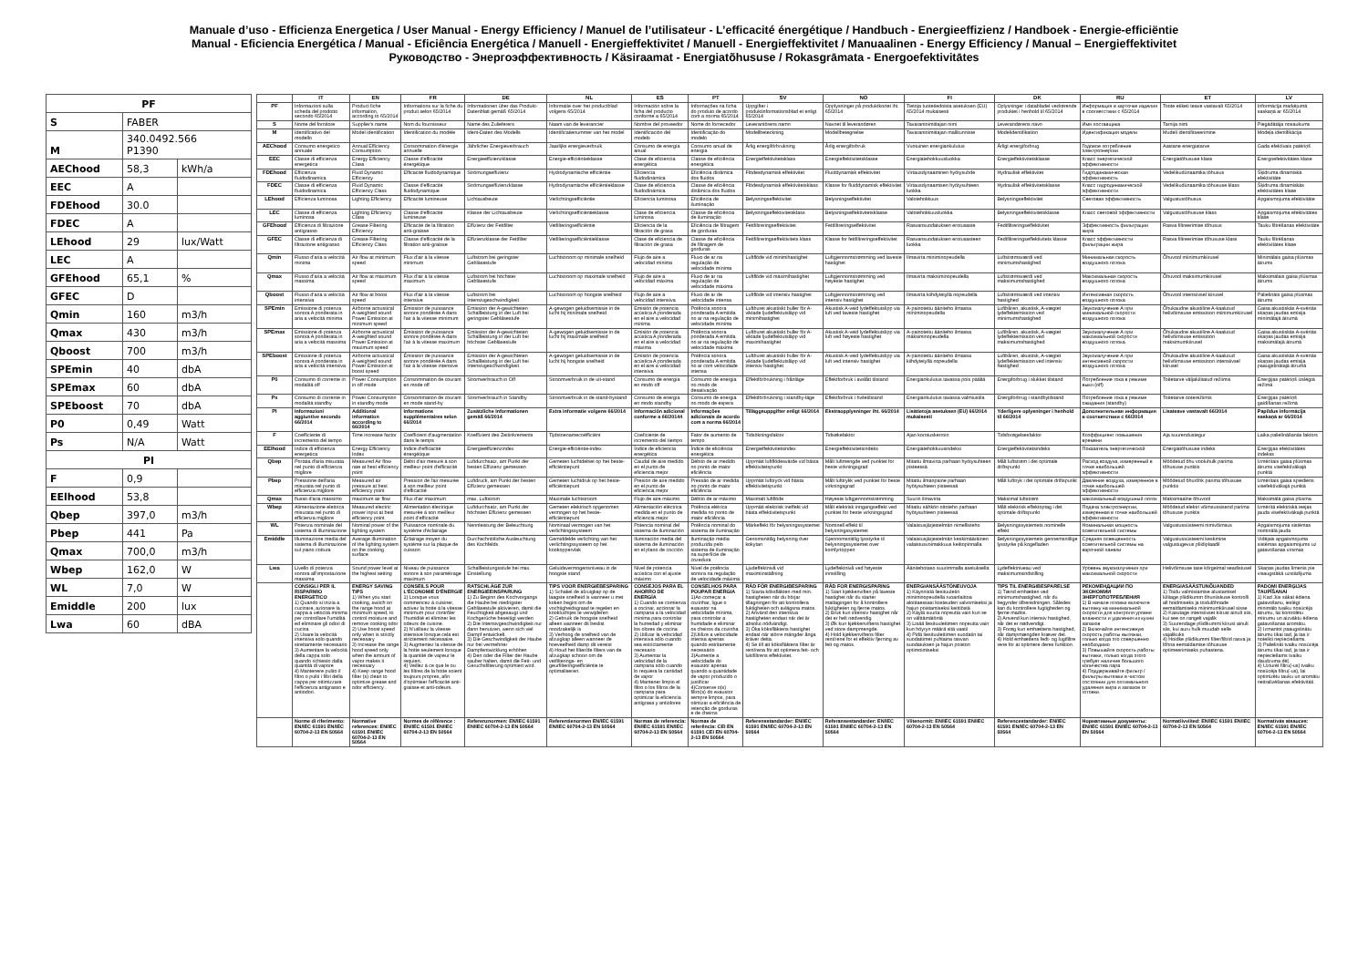Manuale d’uso - Efficienza Energetica / User Manual - Energy Efficiency / Manuel de l’utilisateur - L’efficacité énergétique / Handbuch - Energieeffizienz / Handboek - Energie-efficiëntie
Manual - Eficiencia Energética / Manual - Eficiência Energética / Manuell - Energieffektivitet / Manuell - Energieffektivitet / Manuaalinen - Energy Efficiency / Manual – Energieffektivitet
Руководство - Энергоэффективность / Käsiraamat - Energiatõhususe / Rokasgrāmata - Energoefektivitātes
| PF | | |
| --- | --- | --- |
| S | FABER | |
| M | 340.0492.566 P1390 | |
| AEChood | 58,3 | kWh/a |
| EEC | A | |
| FDEhood | 30.0 | |
| FDEC | A | |
| LEhood | 29 | lux/Watt |
| LEC | A | |
| GFEhood | 65,1 | % |
| GFEC | D | |
| Qmin | 160 | m3/h |
| Qmax | 430 | m3/h |
| Qboost | 700 | m3/h |
| SPEmin | 40 | dbA |
| SPEmax | 60 | dbA |
| SPEboost | 70 | dbA |
| P0 | 0,49 | Watt |
| Ps | N/A | Watt |
| PI | | |
| F | 0,9 | |
| EElhood | 53,8 | |
| Qbep | 397,0 | m3/h |
| Pbep | 441 | Pa |
| Qmax | 700,0 | m3/h |
| Wbep | 162,0 | W |
| WL | 7,0 | W |
| Emiddle | 200 | lux |
| Lwa | 60 | dBA |
| | IT | EN | FR | DE | NL | ES | PT | SV | NO | FI | DK | RU | ET | LV |
| --- | --- | --- | --- | --- | --- | --- | --- | --- | --- | --- | --- | --- | --- | --- |
| PF | Informazioni sulla scheda del prodotto secondo 65/2014 | Product fiche information, according to 65/2014 | Informations sur la fiche du produit selon 65/2014 | Informationen über das Produkt-Datenblatt gemäß 65/2014 | Informatie over het productblad volgens 65/2014 | Información sobre la ficha del producto conforme a 65/2014 | Informações na ficha do produto de acordo com a norma 65/2014 | Uppgifter i produktinformationsblad et enligt 65/2014 | Opplysninger på produktkortet iht. 65/2014 | Tietoja tuotetiedoista asetuksen (EU) 65/2014 mukaisesti | Oplysninger i databladet vedrørende produktet i henhold til 65/2014 | Информация в карточке изделия в соответствии с 65/2014 | Toote etiketi teave vastavalt 65/2014 | Informācija marķējumā saskaņā ar 65/2014 |
| S | Nome del fornitore | Supplier's name | Nom du fournisseur | Name des Zulieferers | Naam van de leverancier | Nombre del proveedor | Nome do fornecedor | Leverantörens namn | Navnet til leverandøren | Tavarantoimittajan nimi | Leverandørens navn | Имя поставщика | Tarnija nimi | Piegādātāja nosaukums |
| M | Identificativo del modello | Model identification | Identification du modèle | Ident-Daten des Modells | Identificatienummer van het model | Identificación del modelo | Identificação do modelo | Modellbeteckning | Modellbetegnelse | Tavarantoimittajan mallitunniste | Modelidentifikation | Идентификация модели | Mudeli identifitseerimine | Modeļa identifikācija |
| AEChood | Consumo energetico annuale | Annual Efficiency Consumption | Consommation d'énergie annuelle | Jährlicher Energieverbrauch | Jaarlijks energieverbruik | Consumo de energía anual | Consumo anual de energia | Årlig energiförbrukning | Årlig energiforbruk | Vuotuinen energiankulutus | Årligt energiforbrug | Годовое потребление электроэнергии | Aastane energiatarve | Gada efektīvais patēriņš |
| EEC | Classe di efficienza energetica | Energy Efficiency Class | Classe d'efficacité énergétique | Energieeffizienzklasse | Energie-efficiëntieklasse | Clase de eficiencia energética | Classe de eficiência energética | Energieffektivitetsklass | Energieffektivitetsklasse | Energiatehokkuusluokka | Energieffektivitetsklasse | Класс энергетической эффективности | Energiatõhususe klass | Energoefektivitātes klase |
| FDEhood | Efficienza fluidodinamica | Fluid Dynamic Efficiency | Efficacité fluidodynamique | Strömungseffizienz | Hydrodynamische efficiëntie | Eficiencia fluidodinámica | Eficiência dinâmica dos fluidos | Flödesdynamisk effektivitet | Fluiddynamisk effektivitet | Virtausdynaaminen hyötysuhde | Hydraulisk effektivitet | Гидродинамическая эффективность | Vedelikudünaamika tõhusus | Šķidruma dinamiskā efektivitāte |
| FDEC | Classe di efficienza fluidodinamica | Fluid Dynamic Efficiency Class | Classe d'efficacité fluidodynamique | Strömungseffizienzklasse | Hydrodynamische efficiëntieklasse | Clase de eficiencia fluidodinámica | Classe de eficiência dinâmica dos fluidos | Flödesdynamisk effektivitetsklass | Klasse for fluiddynamisk effektivitet | Virtausdynaamisen hyötysuhteen luokka | Hydraulisk effektivitetsklasse | Класс гидродинамической эффективности | Vedelikudünaamika tõhususe klass | Šķidruma dinamiskās efektivitātes klase |
| LEhood | Efficienza luminosa | Lighting Efficiency | Efficacité lumineuse | Lichtausbeute | Verlichtingsefficiëntie | Eficiencia luminosa | Eficiência de iluminação | Belysningseffektivitet | Belysningseffektivitet | Valotehokkuus | Belysningseffektivitet | Световая эффективность | Valgustustõhusus | Apgaismojuma efektivitāte |
| LEC | Classe di efficienza luminosa | Lighting Efficiency Class | Classe d'efficacité lumineuse | Klasse der Lichtausbeute | Verlichtingsefficiëntieklasse | Clase de eficiencia luminosa | Classe de eficiência de iluminação | Belysningseffektivitetsklass | Belysningseffektivitetsklasse | Valotehokkuusluokka | Belysningseffektivitetsklasse | Класс световой эффективности | Valgustustõhususe klass | Apgaismojuma efektivitātes klase |
| GFEhood | Efficienza di filtrazione antigrasso | Grease Filtering Efficiency | Efficacité de la filtration anti-graisse | Effizienz der Fettfilter | Vetfilteringsefficiëntie | Eficiencia de la filtración de grasa | Eficiência de filtragem de gorduras | Fettfiltreringseffektivitet | Fettfiltreringseffektivitet | Rasvansuodatuksen erotusaste | Fedtfiltreringseffektivitet | Эффективность фильтрации жира | Rasva filtreerimise tõhusus | Tauku filtrēšanas efektivitāte |
| GFEC | Classe di efficienza di filtrazione antigrasso | Grease Filtering Efficiency Class | Classe d'efficacité de la filtration anti-graisse | Effizienzklasse der Fettfilter | Vetfilteringsefficiëntieklasse | Clase de eficiencia de filtración de grasa | Classe de eficiência de filtragem de gorduras | Fettfiltreringseffektivitets klass | Klasse for fettfiltreringseffektivitet | Rasvansuodatuksen erotusasteen luokka | Fedtfiltreringseffektivitets klasse | Класс эффективности фильтрации жира | Rasva filtreerimise tõhususe klass | Tauku filtrēšanas efektivitātes klase |
| Qmin | Flusso d'aria a velocità minima | Air flow at minimum speed | Flux d'air à la vitesse minimum | Luftstrom bei geringster Gebläsestufe | Luchtstroom op minimale snelheid | Flujo de aire a velocidad mínima | Fluxo de ar na regulação de velocidade mínima | Luftflöde vid minimihastighet | Luftgjennomstrømming ved laveste hastighet | Ilmavirta miniminopeudella | Luftstrømsværdi ved minimumshastighed | Минимальная скорость воздушного потока | Õhuvool miinimumkiirusel | Minimālais gaisa plūsmas ātrums |
| Qmax | Flusso d'aria a velocità massima | Air flow at maximum speed | Flux d'air à la vitesse maximum | Luftstrom bei höchster Gebläsestufe | Luchtstroom op maximale snelheid | Flujo de aire a velocidad máxima | Fluxo de ar na regulação de velocidade máxima | Luftflöde vid maximihastighet | Luftgjennomstrømming ved høyeste hastighet | Ilmavirta maksiminopeudella | Luftstrømsværdi ved maksimumshastighed | Максимальная скорость воздушного потока | Õhuvool maksimumkiirusel | Maksimālais gaisa plūsmas ātrums |
| Qboost | Flusso d'aria a velocità intensiva | Air flow at boost speed | Flux d'air à la vitesse intensive | Luftstrom bei Intensivgeschwindigkeit | Luchtstroom op hoogste snelheid | Flujo de aire a velocidad intensiva | Fluxo de ar de velocidade intensa | Luftflöde vid intensiv hastighet | Luftgjennomstrømming ved intensiv hastighet | Ilmavirta kiihdytetyllä nopeudella | Luftstrømsværdi ved intensiv hastighed | Интенсивная скорость воздушного потока | Õhuvool intensiivsel kiirusel | Palielināts gaisa plūsmas ātrums |
| SPEmin | Emissione di potenza sonora A ponderata in aria a velocità minima | Airborne acoustical A-weighted sound Power Emission at minimum speed | Émission de puissance sonore pondérée A dans l'air à la vitesse minimum | Emission der A-gewichteten Schallleistung in der Luft bei geringster Gebläsestufe | A-gewogen geluidsemissie in de lucht bij minimale snelheid | Emisión de potencia acústica A ponderada en el aire a velocidad mínima | Potência sonora ponderada A emitida no ar na regulação de velocidade mínima | Luftburet akustiskt buller för A-viktade ljudeffektutsläpp vid minimihastighet | Akustisk A-veid lydeffektutslipp via luft ved laveste hastighet | A-painotettu ääniteho ilmassa miniminopeudella | Luftbåren, akustisk, A-vægtet lydeffektemission ved minimumshastighed | Звукоизлучение А при минимальной скорости воздушного потока | Õhukaudne akustiline A-kaalutud helivõimsuse emissioon miinimumkiirusel | Gaisa akustiskās A-svērtās skaņas jaudas emisija minimālajā ātrumā |
| SPEmax | Emissione di potenza sonora A ponderata in aria a velocità massima | Airborne acoustical A-weighted sound Power Emission at maximum speed | Émission de puissance sonore pondérée A dans l'air à la vitesse maximum | Emission der A-gewichteten Schallleistung in der Luft bei höchster Gebläsestufe | A-gewogen geluidsemissie in de lucht bij maximale snelheid | Emisión de potencia acústica A ponderada en el aire a velocidad máxima | Potência sonora ponderada A emitida no ar na regulação de velocidade máxima | Luftburet akustiskt buller för A-viktade ljudeffektutsläpp vid maximihastighet | Akustisk A-veid lydeffektutslipp via luft ved høyeste hastighet | A-painotettu ääniteho ilmassa maksiminopeudella | Luftbåren, akustisk, A-vægtet lydeffektemission ved maksimumshastighed | Звукоизлучение А при максимальной скорости воздушного потока | Õhukaudne akustiline A-kaalutud helivõimsuse emissioon maksimumkiirusel | Gaisa akustiskās A-svērtās skaņas jaudas emisija maksimālajā ātrumā |
| SPEboost | Emissione di potenza sonora A ponderata in aria a velocità intensiva | Airborne acoustical A-weighted sound Power Emission at boost speed | Émission de puissance sonore pondérée A dans l'air à la vitesse intensive | Emission der A-gewichteten Schallleistung in der Luft bei Intensivgeschwindigkeit | A-gewogen geluidsemissie in de lucht bij hoogste snelheid | Emisión de potencia acústica A ponderada en el aire a velocidad intensiva | Potência sonora ponderada A emitida no ar com velocidade intensa | Luftburet akustiskt buller för A-viktade ljudeffektutsläpp vid intensiv hastighet | Akustisk A-veid lydeffektutslipp via luft ved intensiv hastighet | A-painotettu ääniteho ilmassa kiihdytetyllä nopeudella | Luftbåren, akustisk, A-vægtet lydeffektemission ved intensiv hastighed | Звукоизлучение А при интенсивной скорости воздушного потока | Õhukaudne akustiline A-kaalutud helivõimsuse emissioon intensiivsel kiirusel | Gaisa akustiskās A-svērtās skaņas jaudas emisija paaugstinātajā ātrumā |
| P0 | Consumo di corrente in modalità off | Power Consumption in off mode | Consommation de courant en mode off | Stromverbrauch in Off | Stroomverbruik in de uit-stand | Consumo de energía en modo off | Consumo de energia no modo de desativação | Effektförbrukning i frånläge | Effektforbruk i avslått tilstand | Energiankulutus tavassa pois päältä | Energiforbrug i slukket tilstand | Потребление тока в режиме выкл (off) | Toitetarve väljalülitatud režiimis | Enerģijas patēriņš izslēgtā režīmā |
| Ps | Consumo di corrente in modalità standby | Power Consumption in standby mode | Consommation de courant en mode stand-by | Stromverbrauch in Standby | Stroomverbruik in de stand-bystand | Consumo de energía en modo standby | Consumo de energia no modo de espera | Effektförbrukning i standby-läge | Effektforbruk i hviletilstand | Energiankulutus tavassa valmiustila | Energiforbrug i standbytilstand | Потребление тока в режиме ожидания (standby) | Toitetarve ooterežiimis | Enerģijas patēriņš gaidīšanas režīmā |
| PI | Informazioni aggiuntive secondo 66/2014 | Additional information according to 66/2014 | Informations supplémentaires selon 66/2014 | Zusätzliche Informationen gemäß 66/2014 | Extra informatie volgens 66/2014 | Información adicional conforme a 66/20144 | Informações adicionais de acordo com a norma 66/2014 | Tilläggsuppgifter enligt 66/2014 | Ekstraopplysninger iht. 66/2014 | Lisätietoja asetuksen (EU) 66/2014 mukaisesti | Yderligere oplysninger i henhold til 66/2014 | Дополнительная информация в соответствии с 66/2014 | Lisateave vastavalt 66/2014 | Papildus informācija saskaņā ar 66/2014 |
| F | Coefficiente di incremento del tempo | Time increase factor | Coefficient d'augmentation dans le temps | Koeffizient des Zeitinkrements | Tijdstoenamecoëfficiënt | Coeficiente de incremento del tiempo | Fator de aumento de tempo | Tidsökningsfaktor | Tidsøkefaktor | Ajan korotuskerroin | Tidsforøgelsesfaktor | Коэффициент повышения времени | Aja suurendustegur | Laika palielināšanās faktors |
| EEIhood | Indice di efficienza energetica | Energy Efficiency Index | Indice d'efficacité énergétique | Energieeffizienzindex | Energie-efficiëntie-index | Índice de eficiencia energética | Índice de eficiência energética | Energieffektivitetsindex | Energieffektivitetsindeks | Energiatehokkuusindeksi | Energieffektivitetsindeks | Показатель энергетической | Energiatõhususe indeks | Enerģijas efektivitātes indekss |
| Qbep | Portata d'aria misurata nel punto di efficienza migliore | Measured Air flow rate at best efficiency point | Débit d'air mesuré à son meilleur point d'efficacité | Luftdurchsatz, am Punkt der besten Effizienz gemessen | Gemeten luchtdebiet op het beste-efficiëntiepunt | Caudal de aire medido en el punto de eficiencia mejor | Débito de ar medido no ponto de maior eficiência | Uppmätt luftflödesvärde vid bästa effektivitetspunkt | Målt luftmengde ved punktet for beste virkningsgrad | Mitattu ilmavirta parhaan hyötysuhteen pisteessä | Målt luftstrøm i det optimale driftspunkt | Расход воздуха, измеренный в точке наибольшей эффективности | Mõõdetud õhu vooluhulk parima tõhususe punktis | Izmērītais gaisa plūsmas ātrums visefektīvākajā punktā |
| Pbep | Pressione dell'aria misurata nel punto di efficienza migliore | Measured air pressure at best efficiency point | Pression de l'air mesurée à son meilleur point d'efficacité | Luftdruck, am Punkt der besten Effizienz gemessen | Gemeten luchtdruk op het beste-efficiëntiepunt | Presión de aire medido en el punto de eficiencia mejor | Pressão de ar medida no ponto de maior eficiência | Uppmätt lufttryck vid bästa effektivitetspunkt | Målt lufttrykk ved punktet for beste virkningsgrad | Mitattu ilmanpaine parhaan hyötysuhteen pisteessä | Målt lufttryk i det optimale driftspunkt | Давление воздуха, измеренное в точке наибольшей эффективности | Mõõdetud õhurõhk parima tõhususe punktis | Izmērītais gaisa spiediens visefektīvākajā punktā |
| Qmax | flusso d'aria massimo | maximum air flow | Flux d'air maximum | max. Luftstrom | Maximale luchtstroom | Flujo de aire máximo | Débito de ar máximo | Maximalt luftflöde | Høyeste luftgjennomstrømming | Suurin ilmavirta | Maksimal luftstrøm | максимальный воздушный поток | Maksimaalne õhuvool | Maksimālā gaisa plūsma |
| Wbep | Alimentazione elettrica misurata nel punto di efficienza migliore | Measured electric power input at best efficiency point | Alimentation électrique mesurée à son meilleur point d'efficacité | Luftdurchsatz, am Punkt der höchsten Effizienz gemessen | Gemeten elektrisch opgenomen vermogen op het beste-efficiëntiepunt | Alimentación eléctrica medida en el punto de eficiencia mejor | Potência elétrica medida no ponto de maior eficiência | Uppmätt elektrisk ineffekt vid bästa effektivitetspunkt | Målt elektrisk inngangseffekt ved punktet for beste virkningsgrad | Mitattu sähkön ottoteho parhaan hyötysuhteen pisteessä | Målt elektrisk effektoptag i det optimale driftspunkt | Подача электроэнергии, измеренная в точке наибольшей эффективности | Mõõdetud elektri võimsussisend parima tõhususe punktis | Izmērītā elektriskā ieejas jauda visefektīvākajā punktā |
| WL | Potenza nominale del sistema di illuminazione | Nominal power of the lighting system | Puissance nominale du système d'éclairage | Nennleistung der Beleuchtung | Nominaal vermogen van het verlichtingssysteem | Potencia nominal del sistema de iluminación | Potência nominal do sistema de iluminação | Märkeffekt för belysningssystemet | Nominell effekt til belysningssystemet | Valaistusjärjestelmän nimellisteho | Belysningssystemets nominelle effekt | Номинальная мощность осветительной системы | Valgustussüsteemi nimivõimsus | Apgaismojuma sistēmas nominālā jauda |
| Emiddle | Illuminazione media del sistema di illuminazione sul piano cottura | Average illumination of the lighting system on the cooking surface | Éclairage moyen du système sur la plaque de cuisson | Durchschnittliche Ausleuchtung des Kochfelds | Gemiddelde verlichting van het verlichtingssysteem op het kookoppervlak | Iluminación media del sistema de iluminación en el plano de cocción | Iluminação média produzida pelo sistema de iluminação na superfície de cozedura | Genomsnittlig belysning över kokytan | Gjennomsnittlig lysstyrke til belysningssystemet over komfyrtoppen | Valaistusjärjestelmän keskimääräinen valaistusvoimakkuus keittopinnalla | Belysningssystemets gennemsnitlige lysstyrke på kogefladen | Средняя освещенность осветительной системы на варочной панели | Valgustussüsteemi keskmine valgustugevus pliidiplaadil | Vidējais apgaismojuma sistēmas apgaismojums uz gatavošanas virsmas |
| Lwa | Livello di potenza sonora all'impostazione massima | Sound power level at the highest setting | Niveau de puissance sonore à son paramétrage maximum | Schallleistungsstufe bei max. Einstellung | Geluidsvermogensniveau in de hoogste stand | Nivel de potencia acústica con el ajuste máximo | Nível de potência sonora na regulação de velocidade máxima | Ljudeffektnivå vid maximiinställning | Lydeffektnivå ved høyeste innstilling | Äänitehotaso suurimmalla asetuksella | Lydeffektniveau ved maksimumsindstilling | Уровень звукоизлучения при максимальной скорости | Helivõimsuse tase kõrgeimal seadistusel | Skaņas jaudas līmenis pie visaugstākā uzstādījuma |
| | CONSIGLI PER IL RISPARMIO ENERGETICO 1) Quando si inizia a cucinare, azionare la cappa a velocità minima per controllare l'umidità ed eliminare gli odori di cucina 2) Usare la velocità intensiva solo quando strettamente necessario 3) Aumentare la velocità della cappa solo quando richiesto dalla quantità di vapore 4) Mantenere pulito il filtro o puliti i filtri della cappa per ottimizzare l'efficienza antigrasso e antiodori. | ENERGY SAVING TIPS 1) When you start cooking, switch on the range hood at minimum speed, to control moisture and remove cooking odor 2) Use boost speed only when is strictly necessary 3) Increase the range hood speed only when the amount of vapor makes it necessary 4) Keep range hood filter (s) clean to optimize grease and odor efficiency . | CONSEILS POUR L'ÉCONOMIE D'ÉNERGIE 1) Lorsque vous commencez à cuisiner, activez la hotte à la vitesse minimum pour contrôler l'humidité et éliminer les odeurs de cuisine. 2) N'utilisez la vitesse intensive lorsque cela est strictement nécessaire. 3) Augmentez la vitesse de la hotte seulement lorsque la quantité de vapeur le requiert. 4) Veillez à ce que le ou les filtres de la hotte soient toujours propres, afin d'optimiser l'efficacité anti-graisse et anti-odeurs. | RATSCHLÄGE ZUR ENERGIEEINSPARUNG 1) Zu Beginn des Kochvorgangs die Haube bei niedrigster Gebläsestufe aktivieren, damit die Feuchtigkeit abgesaugt und Kochgerüche beseitigt werden 2) Die Intensivgeschwindigkeit nur dann benutzen, wenn sich viel Dampf entwickelt. 3) Die Geschwindigkeit der Haube nur bei vermehrter Dampfentwicklung erhöhen 4) Den oder die Filter der Haube sauber halten, damit die Fett- und Geruchsfilterung optimiert wird. | TIPS VOOR ENERGIEBESPARING 1) Schakel de afzuigkap op de laagste snelheid is wanneer u met koken begint om de vochtigheidsgraad te regelen en kookluchtjes te verwijderen 2) Gebruik de hoogste snelheid alleen wanneer dit beslist noodzakelijk is 3) Verhoog de snelheid van de afzuigkap alleen wanneer de hoeveelheid damp dit vereist 4) Houd het filter/de filters van de afzuigkap schoon om de vetfilterings- en geurfilteringsefficiëntie te optimaliseren. | CONSEJOS PARA EL AHORRO DE ENERGÍA 1) Cuando se comienza a cocinar, accionar la campana a la velocidad mínima para controlar la humedad y eliminar los olores de cocina 2) Utilizar la velocidad intensiva sólo cuando sea estrictamente necesario 3) Aumentar la velocidad de la campana sólo cuando lo requiera la cantidad de vapor 4) Mantener limpio el filtro o los filtros de la campana para optimizar la eficiencia antigrasa y antiolores | CONSELHOS PARA POUPAR ENERGIA 1)Ao começar a cozinhar, ligue o exaustor na velocidade mínima, para controlar a humidade e eliminar os cheiros da cozinha 2)Utilize a velocidade intensa apenas quando estritamente necessário 3)Aumente a velocidade do exaustor apenas quando a quantidade de vapor produzido o justificar 4)Conserve o(s) filtro(s) do exaustor sempre limpos, para otimizar a eficiência de retenção de gorduras e de cheiros | RÅD FÖR ENERGIBESPARING 1) Starta köksfläkten med min. hastigheten när du börjar tillagningen för att kontrollera fuktigheten och avlägsna matos. 2) Använd den intensiva hastigheten endast när det är absolut nödvändigt. 3) Öka köksfläktens hastighet endast när större mängder ånga kräver detta. 4) Se till att köksfläktens filter är rent/rena för att optimera fett- och luktfiltrens effektivitet. | RÅD FOR ENERGISPARING 1) Start kjøkkenviften på laveste hastighet når du starter matlagingen for å kontrollere fuktigheten og fjerne matos. 2) Bruk kun intensiv hastighet når det er helt nødvendig 3) Øk kun kjøkkenviftens hastighet ved store dampmengde. 4) Hold kjøkkenviftens filter rent/rene for et effektiv fjerning av fett og matos. | ENERGIANSÄÄSTÖNEUVOJA 1) Käynnistä liesituuletin miniminopeudella ruoanlaittoa aloittaessasi kosteuden valvomiseksi ja hajun poistamiseksi keittiöstä 2) Käytä suurta nopeutta vain kun se on välttämätöntä 3) Lisää liesituulettimen nopeutta vain kun höyryn määrä sitä vaatii 4) Pidä liesituulettimen suodatin tai suodattimet puhtaina rasvan suodatuksen ja hajun poiston optimoimiseksi | TIPS TIL ENERGIBESPARELSE 1) Tænd emhætten ved minimumshastighed, når du begynder tilberedningen. Således kan du kontrollere fugtigheden og fjerne mados. 2) Anvend kun intensiv hastighed, når det er nødvendigt. 3) Forøg kun emhættens hastighed, når dampmængden kræver det. 4) Hold emhættens fedt- og lugtfiltre rene for at optimere deres funktion. | РЕКОМЕНДАЦИИ ПО ЭКОНОМИИ ЭНЕРГОПОТРЕБЛЕНИЯ 1) В начале готовки включите вытяжку на минимальной скорости для контроля уровня влажности и удаления из кухни запахов 2) Включайте интенсивную скорость работы вытяжки, только когда это совершенно необходимо 3) Повышайте скорость работы вытяжки, только когда этого требует наличие большого количества пара 4) Поддерживайте фильтр / фильтры вытяжки в чистом состоянии для оптимального удаления жира и запахов от готовки. | ENERGIASÄÄSTUNÕUANDED 1) Toidu valmistamise alustamisel lülitage pliidikumm õhuniiskuse kontrolli all hoidmiseks ja toidulõhnade eemaldamiseks miinimumkiirusel sisse 2) Kasutage intensiivset kiirust ainult siis, kui see on rangelt vajalik 3) Suurendage pliidikummi kiirust ainult siis, kui auru hulk muudab selle vajalikuks 4) Hoidke pliidikummi filter/filtrid rasva ja lõhna eemaldamise tõhususe optimeerimiseks puhastena. | PADOMI ENERĢIJAS TAUPĪŠANAI 1) Kad Jūs sākat ēdiena gatavošanu, ieslēgt minimālo tvaiku nosūcēja ātrumu, lai kontrolētu mitrumu un aizvāktu ēdiena gatavošanas aromātu. 2) Izmantot paaugstinātu ātrumu tikai tad, ja tas ir noteikti nepieciešams. 3) Palielināt tvaiku nosūcēja ātrumu tikai tad, ja tas ir nepieciešams tvaiku daudzuma dēļ. 4) Uzturēt filtru(-us) tvaiku nosūcēja filtru(-us), lai optimizētu tauku un aromātu neitralizēšanas efektivitāti. |
| | Norme di riferimento: EN/IEC 61591 EN/IEC 60704-2-13 EN 50564 | Normative references: EN/IEC 61591 EN/IEC 60704-2-13 EN 50564 | Normes de référence : EN/IEC 61591 EN/IEC 60704-2-13 EN 50564 | Referenznormen: EN/IEC 61591 EN/IEC 60704-2-13 EN 50564 | Referentienormen EN/IEC 61591 EN/IEC 60704-2-13 EN 50564 | Normas de referencia: EN/IEC 61591 EN/IEC 60704-2-13 EN 50564 | Normas de referência: CEI EN 61591 CEI EN 60704-2-13 EN 50564 | Referensstandarder: EN/IEC 61591 EN/IEC 60704-2-13 EN 50564 | Referansestandarder: EN/IEC 61591 EN/IEC 60704-2-13 EN 50564 | Viitenormit: EN/IEC 61591 EN/IEC 60704-2-13 EN 50564 | Referencestandarder: EN/IEC 61591 EN/IEC 60704-2-13 EN 50564 | Нормативные документы: EN/IEC 61591 EN/IEC 60704-2-13 EN 50564 | Normatiivviited: EN/IEC 61591 EN/IEC 60704-2-13 EN 50564 | Normatīvās atsauces: EN/IEC 61591 EN/IEC 60704-2-13 EN 50564 |